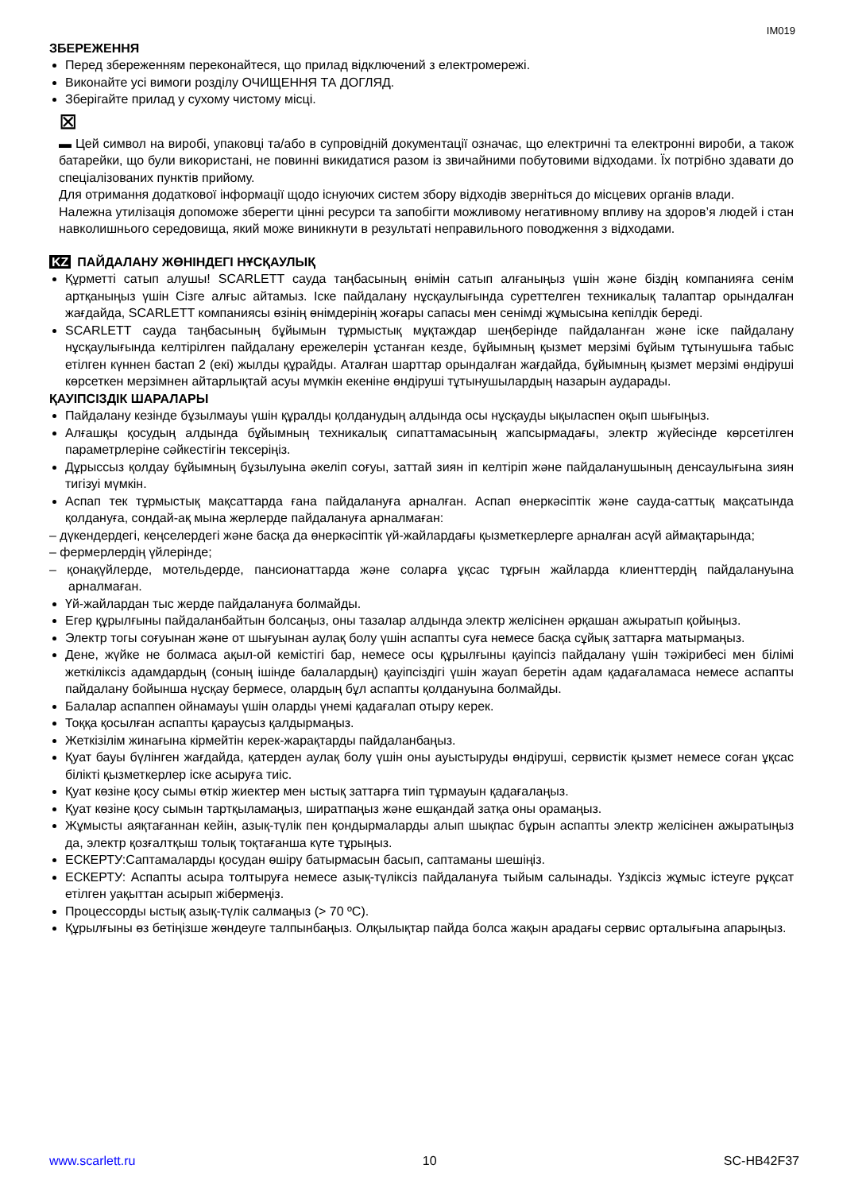IM019
ЗБЕРЕЖЕННЯ
Перед збереженням переконайтеся, що прилад відключений з електромережі.
Виконайте усі вимоги розділу ОЧИЩЕННЯ ТА ДОГЛЯД.
Зберігайте прилад у сухому чистому місці.
⊠
▬ Цей символ на виробі, упаковці та/або в супровідній документації означає, що електричні та електронні вироби, а також батарейки, що були використані, не повинні викидатися разом із звичайними побутовими відходами. Їх потрібно здавати до спеціалізованих пунктів прийому.
Для отримання додаткової інформації щодо існуючих систем збору відходів зверніться до місцевих органів влади.
Належна утилізація допоможе зберегти цінні ресурси та запобігти можливому негативному впливу на здоров’я людей і стан навколишнього середовища, який може виникнути в результаті неправильного поводження з відходами.
KZ ПАЙДАЛАНУ ЖӨНІНДЕГІ НҰСҚАУЛЫҚ
Құрметті сатып алушы! SCARLETT сауда таңбасының өнімін сатып алғаныңыз үшін және біздің компанияға сенім артқаныңыз үшін Сізге алғыс айтамыз. Іске пайдалану нұсқаулығында суреттелген техникалық талаптар орындалған жағдайда, SCARLETT компаниясы өзінің өнімдерінің жоғары сапасы мен сенімді жұмысына кепілдік береді.
SCARLETT сауда таңбасының бұйымын тұрмыстық мұқтаждар шеңберінде пайдаланған және іске пайдалану нұсқаулығында келтірілген пайдалану ережелерін ұстанған кезде, бұйымның қызмет мерзімі бұйым тұтынушыға табыс етілген күннен бастап 2 (екі) жылды құрайды. Аталған шарттар орындалған жағдайда, бұйымның қызмет мерзімі өндіруші көрсеткен мерзімнен айтарлықтай асуы мүмкін екеніне өндіруші тұтынушылардың назарын аударады.
ҚАУІПСІЗДІК ШАРАЛАРЫ
Пайдалану кезінде бұзылмауы үшін құралды қолданудың алдында осы нұсқауды ықыласпен оқып шығыңыз.
Алғашқы қосудың алдында бұйымның техникалық сипаттамасының жапсырмадағы, электр жүйесінде көрсетілген параметрлеріне сәйкестігін тексеріңіз.
Дұрыссыз қолдау бұйымның бұзылуына әкеліп соғуы, заттай зиян іп келтіріп және пайдаланушының денсаулығына зиян тигізуі мүмкін.
Аспап тек тұрмыстық мақсаттарда ғана пайдалануға арналған. Аспап өнеркәсіптік және сауда-саттық мақсатында қолдануға, сондай-ақ мына жерлерде пайдалануға арналмаған:
– дүкендердегі, кеңселердегі және басқа да өнеркәсіптік үй-жайлардағы қызметкерлерге арналған асүй аймақтарында;
– фермерлердің үйлерінде;
– қонақүйлерде, мотельдерде, пансионаттарда және соларға ұқсас тұрғын жайларда клиенттердің пайдалануына арналмаған.
Үй-жайлардан тыс жерде пайдалануға болмайды.
Егер құрылғыны пайдаланбайтын болсаңыз, оны тазалар алдында электр желісінен әрқашан ажыратып қойыңыз.
Электр тогы соғуынан және от шығуынан аулақ болу үшін аспапты суға немесе басқа сұйық заттарға матырмаңыз.
Дене, жүйке не болмаса ақыл-ой кемістігі бар, немесе осы құрылғыны қауіпсіз пайдалану үшін тәжірибесі мен білімі жеткіліксіз адамдардың (соның ішінде балалардың) қауіпсіздігі үшін жауап беретін адам қадағаламаса немесе аспапты пайдалану бойынша нұсқау бермесе, олардың бұл аспапты қолдануына болмайды.
Балалар аспаппен ойнамауы үшін оларды үнемі қадағалап отыру керек.
Тоққа қосылған аспапты қараусыз қалдырмаңыз.
Жеткізілім жинағына кірмейтін керек-жарақтарды пайдаланбаңыз.
Қуат бауы бүлінген жағдайда, қатерден аулақ болу үшін оны ауыстыруды өндіруші, сервистік қызмет немесе соған ұқсас білікті қызметкерлер іске асыруға тиіс.
Қуат көзіне қосу сымы өткір жиектер мен ыстық заттарға тиіп тұрмауын қадағалаңыз.
Қуат көзіне қосу сымын тартқыламаңыз, ширатпаңыз және ешқандай затқа оны орамаңыз.
Жұмысты аяқтағаннан кейін, азық-түлік пен қондырмаларды алып шықпас бұрын аспапты электр желісінен ажыратыңыз да, электр қозғалтқыш толық тоқтағанша күте тұрыңыз.
ЕСКЕРТУ:Саптамаларды қосудан өшіру батырмасын басып, саптаманы шешіңіз.
ЕСКЕРТУ: Аспапты асыра толтыруға немесе азық-түліксіз пайдалануға тыйым салынады. Үздіксіз жұмыс істеуге рұқсат етілген уақыттан асырып жібермеңіз.
Процессорды ыстық азық-түлік салмаңыз (> 70 ºС).
Құрылғыны өз бетіңізше жөндеуге талпынбаңыз. Олқылықтар пайда болса жақын арадағы сервис орталығына апарыңыз.
www.scarlett.ru 10 SC-HB42F37